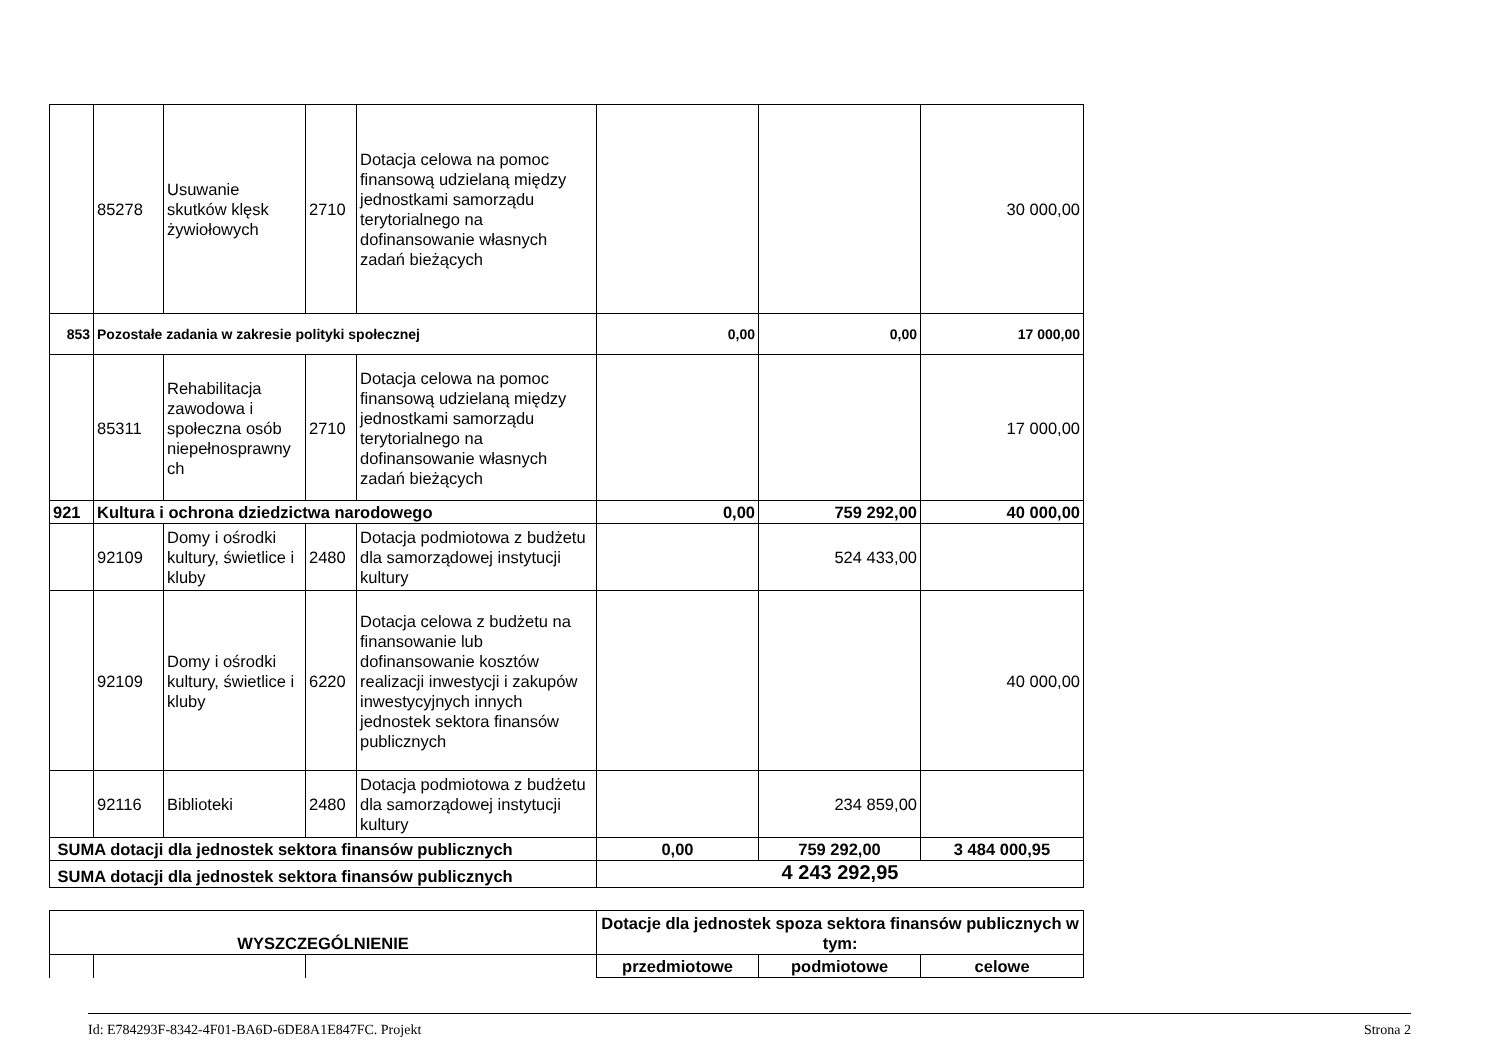| | 85278 | Usuwanie skutków klęsk żywiołowych | 2710 | Dotacja celowa na pomoc finansową udzielaną między jednostkami samorządu terytorialnego na dofinansowanie własnych zadań bieżących | | | 30 000,00 |
| 853 | Pozostałe zadania w zakresie polityki społecznej | | | | 0,00 | 0,00 | 17 000,00 |
| | 85311 | Rehabilitacja zawodowa i społeczna osób niepełnosprawny ch | 2710 | Dotacja celowa na pomoc finansową udzielaną między jednostkami samorządu terytorialnego na dofinansowanie własnych zadań bieżących | | | 17 000,00 |
| 921 | Kultura i ochrona dziedzictwa narodowego | | | | 0,00 | 759 292,00 | 40 000,00 |
| | 92109 | Domy i ośrodki kultury, świetlice i kluby | 2480 | Dotacja podmiotowa z budżetu dla samorządowej instytucji kultury | | 524 433,00 | |
| | 92109 | Domy i ośrodki kultury, świetlice i kluby | 6220 | Dotacja celowa z budżetu na finansowanie lub dofinansowanie kosztów realizacji inwestycji i zakupów inwestycyjnych innych jednostek sektora finansów publicznych | | | 40 000,00 |
| | 92116 | Biblioteki | 2480 | Dotacja podmiotowa z budżetu dla samorządowej instytucji kultury | | 234 859,00 | |
| SUMA dotacji dla jednostek sektora finansów publicznych | | | | | 0,00 | 759 292,00 | 3 484 000,95 |
| SUMA dotacji dla jednostek sektora finansów publicznych | | | | | 4 243 292,95 | | |
| WYSZCZEGÓLNIENIE | | | Dotacje dla jednostek spoza sektora finansów publicznych w tym: | | |
| --- | --- | --- | --- | --- | --- |
| | | | przedmiotowe | podmiotowe | celowe |
Id: E784293F-8342-4F01-BA6D-6DE8A1E847FC. Projekt Strona 2